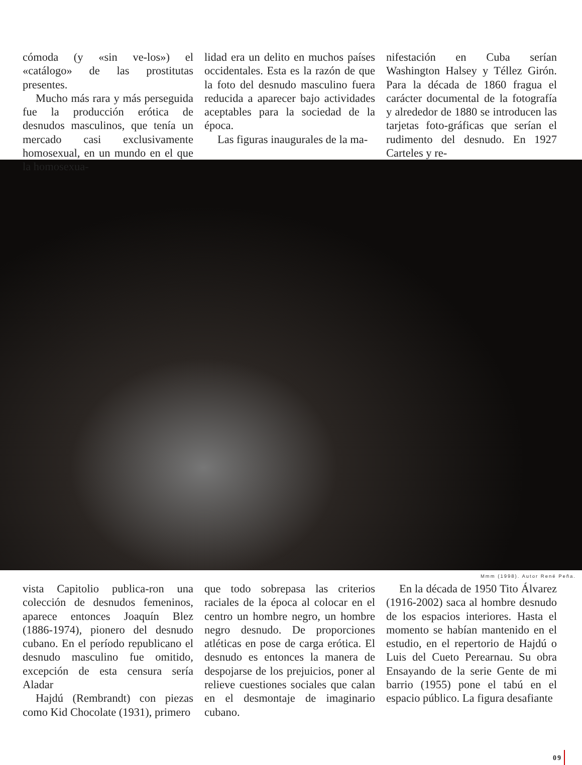cómoda (y «sin ve-los») el «catálogo» de las prostitutas presentes.
Mucho más rara y más perseguida fue la producción erótica de desnudos masculinos, que tenía un mercado casi exclusivamente homosexual, en un mundo en el que la homosexua-
lidad era un delito en muchos países occidentales. Esta es la razón de que la foto del desnudo masculino fuera reducida a aparecer bajo actividades aceptables para la sociedad de la época.
Las figuras inaugurales de la ma-
nifestación en Cuba serían Washington Halsey y Téllez Girón. Para la década de 1860 fragua el carácter documental de la fotografía y alrededor de 1880 se introducen las tarjetas foto-gráficas que serían el rudimento del desnudo. En 1927 Carteles y re-
Mmm (1998). Autor René Peña.
vista Capitolio publica-ron una colección de desnudos femeninos, aparece entonces Joaquín Blez (1886-1974), pionero del desnudo cubano. En el período republicano el desnudo masculino fue omitido, excepción de esta censura sería Aladar
Hajdú (Rembrandt) con piezas como Kid Chocolate (1931), primero
que todo sobrepasa las criterios raciales de la época al colocar en el centro un hombre negro, un hombre negro desnudo. De proporciones atléticas en pose de carga erótica. El desnudo es entonces la manera de despojarse de los prejuicios, poner al relieve cuestiones sociales que calan en el desmontaje de imaginario cubano.
En la década de 1950 Tito Álvarez (1916-2002) saca al hombre desnudo de los espacios interiores. Hasta el momento se habían mantenido en el estudio, en el repertorio de Hajdú o Luis del Cueto Perearnau. Su obra Ensayando de la serie Gente de mi barrio (1955) pone el tabú en el espacio público. La figura desafiante
09